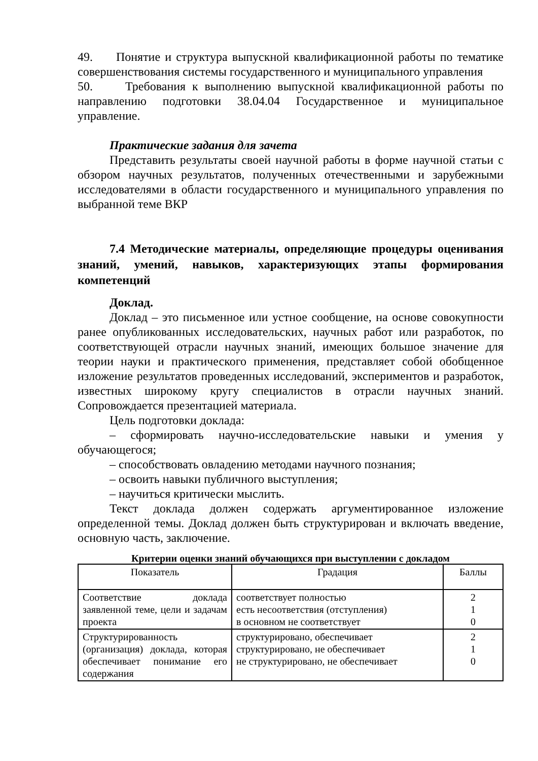49. Понятие и структура выпускной квалификационной работы по тематике совершенствования системы государственного и муниципального управления
50. Требования к выполнению выпускной квалификационной работы по направлению подготовки 38.04.04 Государственное и муниципальное управление.
Практические задания для зачета
Представить результаты своей научной работы в форме научной статьи с обзором научных результатов, полученных отечественными и зарубежными исследователями в области государственного и муниципального управления по выбранной теме ВКР
7.4 Методические материалы, определяющие процедуры оценивания знаний, умений, навыков, характеризующих этапы формирования компетенций
Доклад.
Доклад – это письменное или устное сообщение, на основе совокупности ранее опубликованных исследовательских, научных работ или разработок, по соответствующей отрасли научных знаний, имеющих большое значение для теории науки и практического применения, представляет собой обобщенное изложение результатов проведенных исследований, экспериментов и разработок, известных широкому кругу специалистов в отрасли научных знаний. Сопровождается презентацией материала.
Цель подготовки доклада:
– сформировать научно-исследовательские навыки и умения у обучающегося;
– способствовать овладению методами научного познания;
– освоить навыки публичного выступления;
– научиться критически мыслить.
Текст доклада должен содержать аргументированное изложение определенной темы. Доклад должен быть структурирован и включать введение, основную часть, заключение.
Критерии оценки знаний обучающихся при выступлении с докладом
| Показатель | Градация | Баллы |
| --- | --- | --- |
| Соответствие доклада заявленной теме, цели и задачам проекта | соответствует полностью есть несоответствия (отступления) в основном не соответствует | 2 1 0 |
| Структурированность (организация) доклада, которая обеспечивает понимание его содержания | структурировано, обеспечивает структурировано, не обеспечивает не структурировано, не обеспечивает | 2 1 0 |